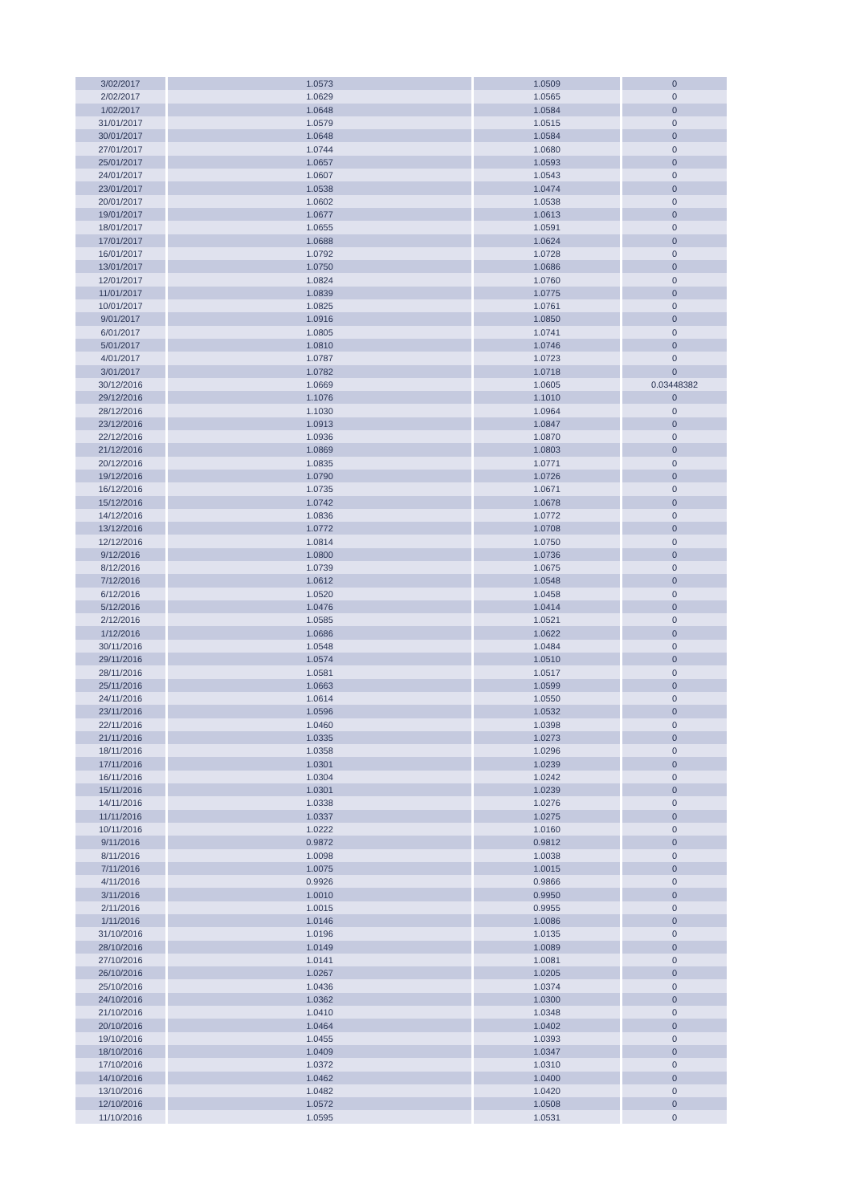| 3/02/2017 | 1.0573 | 1.0509 | 0 |
| 2/02/2017 | 1.0629 | 1.0565 | 0 |
| 1/02/2017 | 1.0648 | 1.0584 | 0 |
| 31/01/2017 | 1.0579 | 1.0515 | 0 |
| 30/01/2017 | 1.0648 | 1.0584 | 0 |
| 27/01/2017 | 1.0744 | 1.0680 | 0 |
| 25/01/2017 | 1.0657 | 1.0593 | 0 |
| 24/01/2017 | 1.0607 | 1.0543 | 0 |
| 23/01/2017 | 1.0538 | 1.0474 | 0 |
| 20/01/2017 | 1.0602 | 1.0538 | 0 |
| 19/01/2017 | 1.0677 | 1.0613 | 0 |
| 18/01/2017 | 1.0655 | 1.0591 | 0 |
| 17/01/2017 | 1.0688 | 1.0624 | 0 |
| 16/01/2017 | 1.0792 | 1.0728 | 0 |
| 13/01/2017 | 1.0750 | 1.0686 | 0 |
| 12/01/2017 | 1.0824 | 1.0760 | 0 |
| 11/01/2017 | 1.0839 | 1.0775 | 0 |
| 10/01/2017 | 1.0825 | 1.0761 | 0 |
| 9/01/2017 | 1.0916 | 1.0850 | 0 |
| 6/01/2017 | 1.0805 | 1.0741 | 0 |
| 5/01/2017 | 1.0810 | 1.0746 | 0 |
| 4/01/2017 | 1.0787 | 1.0723 | 0 |
| 3/01/2017 | 1.0782 | 1.0718 | 0 |
| 30/12/2016 | 1.0669 | 1.0605 | 0.03448382 |
| 29/12/2016 | 1.1076 | 1.1010 | 0 |
| 28/12/2016 | 1.1030 | 1.0964 | 0 |
| 23/12/2016 | 1.0913 | 1.0847 | 0 |
| 22/12/2016 | 1.0936 | 1.0870 | 0 |
| 21/12/2016 | 1.0869 | 1.0803 | 0 |
| 20/12/2016 | 1.0835 | 1.0771 | 0 |
| 19/12/2016 | 1.0790 | 1.0726 | 0 |
| 16/12/2016 | 1.0735 | 1.0671 | 0 |
| 15/12/2016 | 1.0742 | 1.0678 | 0 |
| 14/12/2016 | 1.0836 | 1.0772 | 0 |
| 13/12/2016 | 1.0772 | 1.0708 | 0 |
| 12/12/2016 | 1.0814 | 1.0750 | 0 |
| 9/12/2016 | 1.0800 | 1.0736 | 0 |
| 8/12/2016 | 1.0739 | 1.0675 | 0 |
| 7/12/2016 | 1.0612 | 1.0548 | 0 |
| 6/12/2016 | 1.0520 | 1.0458 | 0 |
| 5/12/2016 | 1.0476 | 1.0414 | 0 |
| 2/12/2016 | 1.0585 | 1.0521 | 0 |
| 1/12/2016 | 1.0686 | 1.0622 | 0 |
| 30/11/2016 | 1.0548 | 1.0484 | 0 |
| 29/11/2016 | 1.0574 | 1.0510 | 0 |
| 28/11/2016 | 1.0581 | 1.0517 | 0 |
| 25/11/2016 | 1.0663 | 1.0599 | 0 |
| 24/11/2016 | 1.0614 | 1.0550 | 0 |
| 23/11/2016 | 1.0596 | 1.0532 | 0 |
| 22/11/2016 | 1.0460 | 1.0398 | 0 |
| 21/11/2016 | 1.0335 | 1.0273 | 0 |
| 18/11/2016 | 1.0358 | 1.0296 | 0 |
| 17/11/2016 | 1.0301 | 1.0239 | 0 |
| 16/11/2016 | 1.0304 | 1.0242 | 0 |
| 15/11/2016 | 1.0301 | 1.0239 | 0 |
| 14/11/2016 | 1.0338 | 1.0276 | 0 |
| 11/11/2016 | 1.0337 | 1.0275 | 0 |
| 10/11/2016 | 1.0222 | 1.0160 | 0 |
| 9/11/2016 | 0.9872 | 0.9812 | 0 |
| 8/11/2016 | 1.0098 | 1.0038 | 0 |
| 7/11/2016 | 1.0075 | 1.0015 | 0 |
| 4/11/2016 | 0.9926 | 0.9866 | 0 |
| 3/11/2016 | 1.0010 | 0.9950 | 0 |
| 2/11/2016 | 1.0015 | 0.9955 | 0 |
| 1/11/2016 | 1.0146 | 1.0086 | 0 |
| 31/10/2016 | 1.0196 | 1.0135 | 0 |
| 28/10/2016 | 1.0149 | 1.0089 | 0 |
| 27/10/2016 | 1.0141 | 1.0081 | 0 |
| 26/10/2016 | 1.0267 | 1.0205 | 0 |
| 25/10/2016 | 1.0436 | 1.0374 | 0 |
| 24/10/2016 | 1.0362 | 1.0300 | 0 |
| 21/10/2016 | 1.0410 | 1.0348 | 0 |
| 20/10/2016 | 1.0464 | 1.0402 | 0 |
| 19/10/2016 | 1.0455 | 1.0393 | 0 |
| 18/10/2016 | 1.0409 | 1.0347 | 0 |
| 17/10/2016 | 1.0372 | 1.0310 | 0 |
| 14/10/2016 | 1.0462 | 1.0400 | 0 |
| 13/10/2016 | 1.0482 | 1.0420 | 0 |
| 12/10/2016 | 1.0572 | 1.0508 | 0 |
| 11/10/2016 | 1.0595 | 1.0531 | 0 |